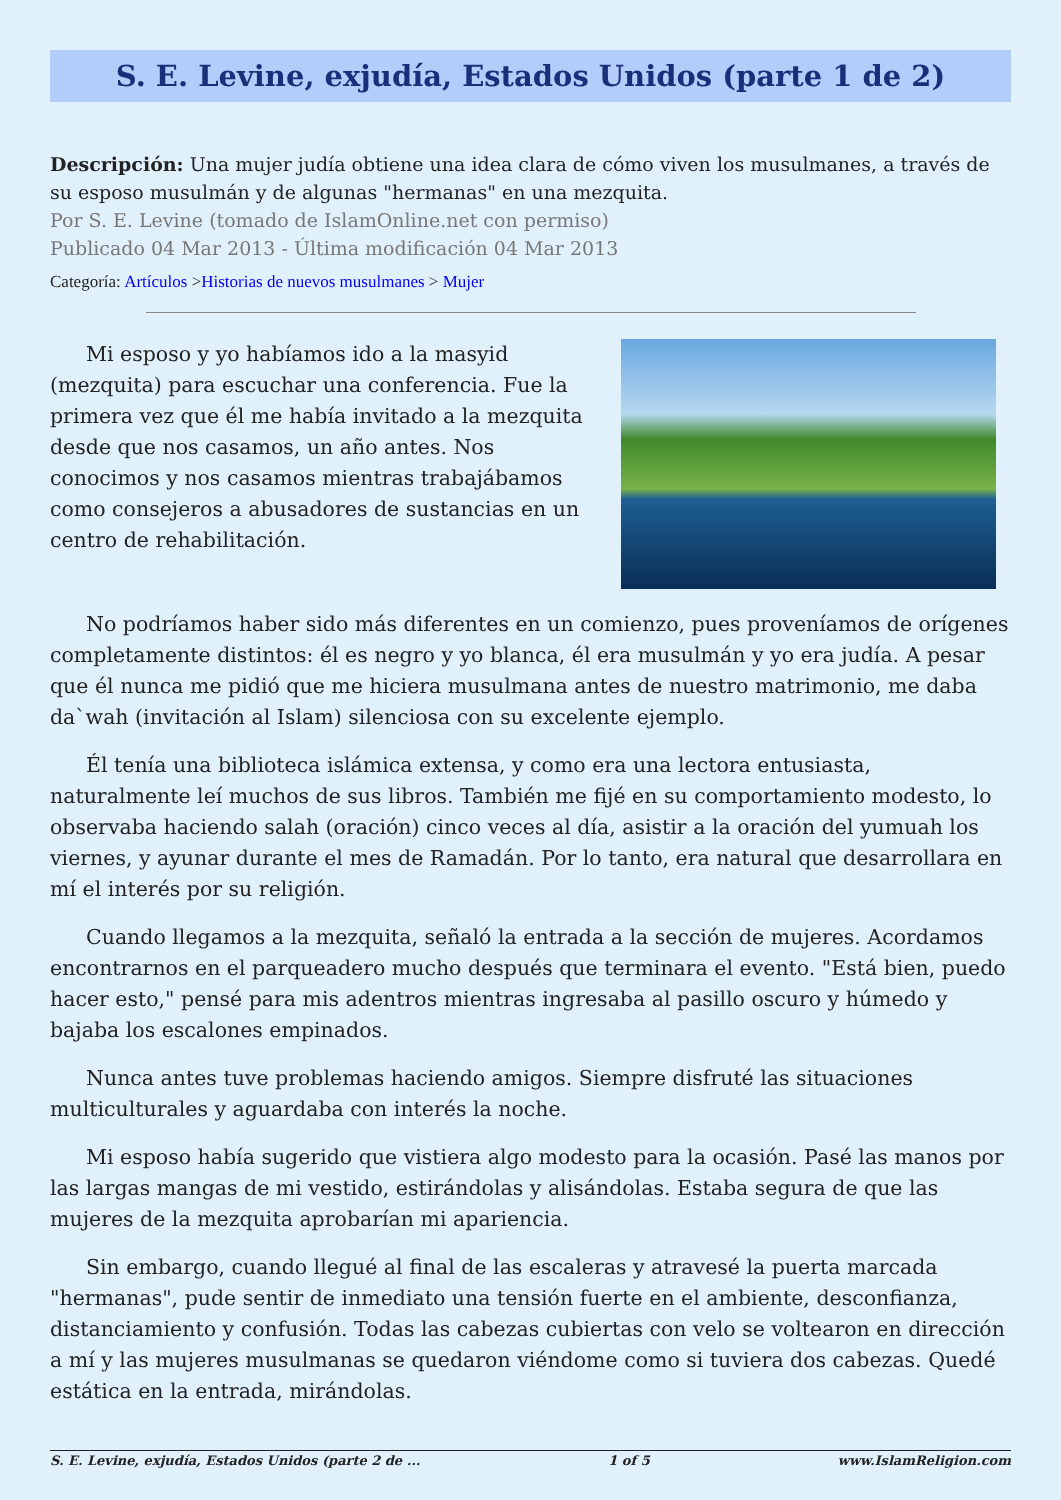S. E. Levine, exjudía, Estados Unidos (parte 1 de 2)
Descripción: Una mujer judía obtiene una idea clara de cómo viven los musulmanes, a través de su esposo musulmán y de algunas "hermanas" en una mezquita.
Por S. E. Levine (tomado de IslamOnline.net con permiso)
Publicado 04 Mar 2013 - Última modificación 04 Mar 2013
Categoría: Artículos >Historias de nuevos musulmanes > Mujer
Mi esposo y yo habíamos ido a la masyid (mezquita) para escuchar una conferencia. Fue la primera vez que él me había invitado a la mezquita desde que nos casamos, un año antes. Nos conocimos y nos casamos mientras trabajábamos como consejeros a abusadores de sustancias en un centro de rehabilitación.
No podríamos haber sido más diferentes en un comienzo, pues proveníamos de orígenes completamente distintos: él es negro y yo blanca, él era musulmán y yo era judía. A pesar que él nunca me pidió que me hiciera musulmana antes de nuestro matrimonio, me daba da`wah (invitación al Islam) silenciosa con su excelente ejemplo.
Él tenía una biblioteca islámica extensa, y como era una lectora entusiasta, naturalmente leí muchos de sus libros. También me fijé en su comportamiento modesto, lo observaba haciendo salah (oración) cinco veces al día, asistir a la oración del yumuah los viernes, y ayunar durante el mes de Ramadán. Por lo tanto, era natural que desarrollara en mí el interés por su religión.
Cuando llegamos a la mezquita, señaló la entrada a la sección de mujeres. Acordamos encontrarnos en el parqueadero mucho después que terminara el evento. "Está bien, puedo hacer esto," pensé para mis adentros mientras ingresaba al pasillo oscuro y húmedo y bajaba los escalones empinados.
Nunca antes tuve problemas haciendo amigos. Siempre disfruté las situaciones multiculturales y aguardaba con interés la noche.
Mi esposo había sugerido que vistiera algo modesto para la ocasión. Pasé las manos por las largas mangas de mi vestido, estirándolas y alisándolas. Estaba segura de que las mujeres de la mezquita aprobarían mi apariencia.
Sin embargo, cuando llegué al final de las escaleras y atravesé la puerta marcada "hermanas", pude sentir de inmediato una tensión fuerte en el ambiente, desconfianza, distanciamiento y confusión. Todas las cabezas cubiertas con velo se voltearon en dirección a mí y las mujeres musulmanas se quedaron viéndome como si tuviera dos cabezas. Quedé estática en la entrada, mirándolas.
S. E. Levine, exjudía, Estados Unidos (parte 2 de ... 1 of 5 www.IslamReligion.com